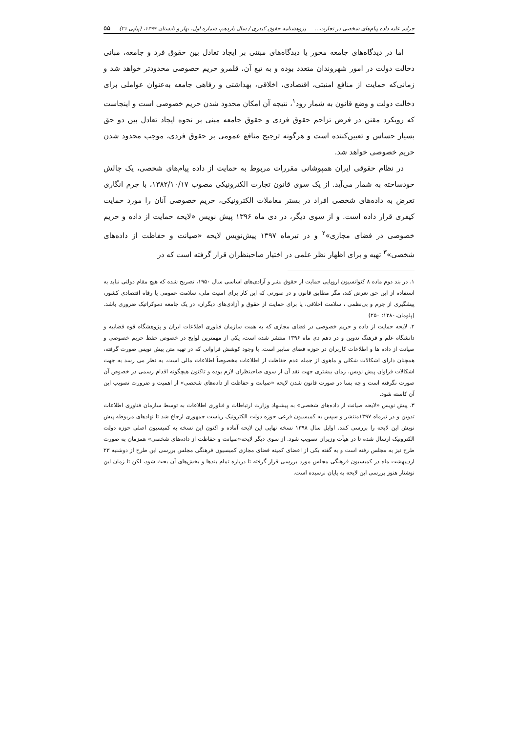جرایم علیه داده پیام‌های شخصی در تجارت... پژوهشنامه حقوق کیفری / سال یازدهم، شماره اول، بهار و تابستان ۱۳۹۹، (پیاپی ۲۱) ۵۵
اما در دیدگاه‌های جامعه محور یا دیدگاه‌های مبتنی بر ایجاد تعادل بین حقوق فرد و جامعه، مبانی دخالت دولت در امور شهروندان متعدد بوده و به تبع آن، قلمرو حریم خصوصی محدودتر خواهد شد و زمانی‌که حمایت از منافع امنیتی، اقتصادی، اخلاقی، بهداشتی و رفاهی جامعه به‌عنوان عواملی برای دخالت دولت و وضع قانون به شمار رود<sup>۱</sup>، نتیجه آن امکان محدود شدن حریم خصوصی است و اینجاست که رویکرد مقنن در فرض تزاحم حقوق فردی و حقوق جامعه مبنی بر نحوه ایجاد تعادل بین دو حق بسیار حساس و تعیین‌کننده است و هرگونه ترجیح منافع عمومی بر حقوق فردی، موجب محدود شدن حریم خصوصی خواهد شد.
در نظام حقوقی ایران همپوشانی مقررات مربوط به حمایت از داده پیام‌های شخصی، یک چالش خودساخته به شمار می‌آید. از یک سوی قانون تجارت الکترونیکی مصوب ۱۳۸۲/۱۰/۱۷، با جرم انگاری تعرض به داده‌های شخصی افراد در بستر معاملات الکترونیکی، حریم خصوصی آنان را مورد حمایت کیفری قرار داده است. و از سوی دیگر، در دی ماه ۱۳۹۶ پیش نویس «لایحه حمایت از داده و حریم خصوصی در فضای مجازی»<sup>۲</sup> و در تیرماه ۱۳۹۷ پیش‌نویس لایحه «صیانت و حفاظت از داده‌های شخصی»<sup>۳</sup> تهیه و برای اظهار نظر علمی در اختیار صاحبنظران قرار گرفته است که در
۱. در بند دوم ماده ۸ کنوانسیون اروپایی حمایت از حقوق بشر و آزادی‌های اساسی سال ۱۹۵۰، تصریح شده که هیچ مقام دولتی نباید به استفاده از این حق تعرض کند، مگر مطابق قانون و در صورتی که این کار برای امنیت ملی، سلامت عمومی یا رفاه اقتصادی کشور، پیشگیری از جرم و بی‌نظمی ، سلامت اخلاقی، یا برای حمایت از حقوق و آزادی‌های دیگران، در یک جامعه دموکراتیک ضروری باشد. (پلومان،۱۳۸۰: ۲۵۰)
۲. لایحه حمایت از داده و حریم خصوصی در فضای مجازی که به همت سازمان فناوری اطلاعات ایران و پژوهشگاه قوه قضاییه و دانشگاه علم و فرهنگ تدوین و در دهم دی ماه ۱۳۹۶ منتشر شده است، یکی از مهمترین لوایح در خصوص حفظ حریم خصوصی و صیانت از داده ها و اطلاعات کاربران در حوزه فضای سایبر است. با وجود کوشش فراوانی که در تهیه متن پیش نویس صورت گرفته، همچنان دارای اشکالات شکلی و ماهوی از جمله عدم حفاظت از اطلاعات مخصوصاً اطلاعات مالی است. به نظر می رسد به جهت اشکالات فراوان پیش نویس، زمان بیشتری جهت نقد آن از سوی صاحبنظران لازم بوده و تاکنون هیچگونه اقدام رسمی در خصوص آن صورت نگرفته است و چه بسا در صورت قانون شدن لایحه «صیانت و حفاظت از داده‌های شخصی» از اهمیت و ضرورت تصویب این آن کاسته شود.
۳. پیش نویس «لایحه صیانت از داده‌های شخصی» به پیشنهاد وزارت ارتباطات و فناوری اطلاعات به توسط سازمان فناوری اطلاعات تدوین و در تیرماه ۱۳۹۷منتشر و سپس به کمیسیون فرعی حوزه دولت الکترونیک ریاست جمهوری ارجاع شد تا نهادهای مربوطه پیش نویش این لایحه را بررسی کنند. اوایل سال ۱۳۹۸ نسخه نهایی این لایحه آماده و اکنون این نسخه به کمیسیون اصلی حوزه دولت الکترونیک ارسال شده تا در هیأت وزیران تصویب شود. از سوی دیگر لایحه«صیانت و حفاظت از داده‌های شخصی» همزمان به صورت طرح نیز به مجلس رفته است و به گفته یکی از اعضای کمیته فضای مجازی کمیسیون فرهنگی مجلس بررسی این طرح از دوشنبه ۲۳ اردیبهشت ماه در کمیسیون فرهنگی مجلس مورد بررسی قرار گرفته تا درباره تمام بندها و بخش‌های آن بحث شود، لکن تا زمان این نوشتار هنوز بررسی این لایحه به پایان نرسیده است.